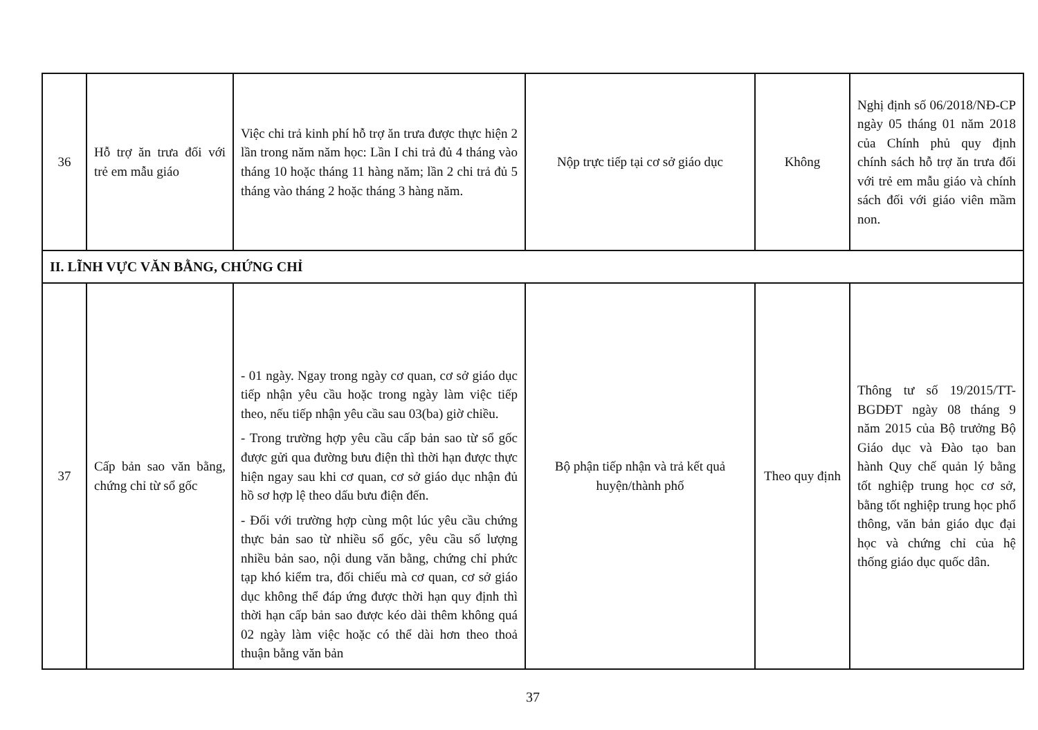| 36 | Hỗ trợ ăn trưa đối với trẻ em mẫu giáo | Việc chi trả kinh phí hỗ trợ ăn trưa được thực hiện 2 lần trong năm năm học: Lần I chi trả đủ 4 tháng vào tháng 10 hoặc tháng 11 hàng năm; lần 2 chi trả đủ 5 tháng vào tháng 2 hoặc tháng 3 hàng năm. | Nộp trực tiếp tại cơ sở giáo dục | Không | Nghị định số 06/2018/NĐ-CP ngày 05 tháng 01 năm 2018 của Chính phủ quy định chính sách hỗ trợ ăn trưa đối với trẻ em mẫu giáo và chính sách đối với giáo viên mầm non. |
| II. LĨNH VỰC VĂN BẰNG, CHỨNG CHỈ | | | | | |
| 37 | Cấp bản sao văn bằng, chứng chỉ từ sổ gốc | - 01 ngày. Ngay trong ngày cơ quan, cơ sở giáo dục tiếp nhận yêu cầu hoặc trong ngày làm việc tiếp theo, nếu tiếp nhận yêu cầu sau 03(ba) giờ chiều. - Trong trường hợp yêu cầu cấp bản sao từ sổ gốc được gửi qua đường bưu điện thì thời hạn được thực hiện ngay sau khi cơ quan, cơ sở giáo dục nhận đủ hồ sơ hợp lệ theo dấu bưu điện đến. - Đối với trường hợp cùng một lúc yêu cầu chứng thực bản sao từ nhiều sổ gốc, yêu cầu số lượng nhiều bản sao, nội dung văn bằng, chứng chỉ phức tạp khó kiểm tra, đối chiếu mà cơ quan, cơ sở giáo dục không thể đáp ứng được thời hạn quy định thì thời hạn cấp bản sao được kéo dài thêm không quá 02 ngày làm việc hoặc có thể dài hơn theo thoả thuận bằng văn bản | Bộ phận tiếp nhận và trả kết quả huyện/thành phố | Theo quy định | Thông tư số 19/2015/TT-BGDĐT ngày 08 tháng 9 năm 2015 của Bộ trưởng Bộ Giáo dục và Đào tạo ban hành Quy chế quản lý bằng tốt nghiệp trung học cơ sở, bằng tốt nghiệp trung học phổ thông, văn bản giáo dục đại học và chứng chỉ của hệ thống giáo dục quốc dân. |
37